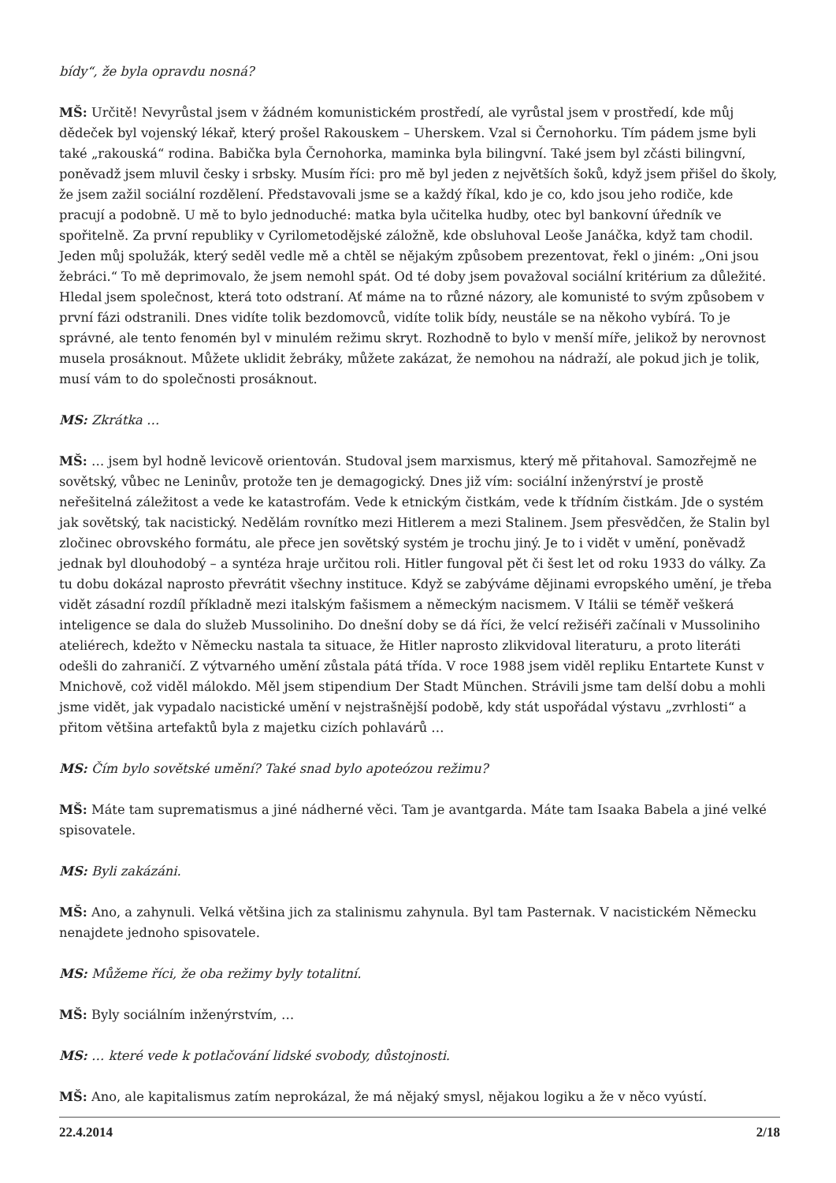bídy“, že byla opravdu nosná?
MŠ: Určitě! Nevyrůstal jsem v žádném komunistickém prostředí, ale vyrůstal jsem v prostředí, kde můj dědeček byl vojenský lékař, který prošel Rakouskem – Uherskem. Vzal si Černohorku. Tím pádem jsme byli také „rakouská“ rodina. Babička byla Černohorka, maminka byla bilingvní. Také jsem byl zčásti bilingvní, poněvadž jsem mluvil česky i srbsky. Musím říci: pro mě byl jeden z největších šoků, když jsem přišel do školy, že jsem zažil sociální rozdělení. Představovali jsme se a každý říkal, kdo je co, kdo jsou jeho rodiče, kde pracují a podobně. U mě to bylo jednoduché: matka byla učitelka hudby, otec byl bankovní úředník ve spořitelně. Za první republiky v Cyrilometodějské záložně, kde obsluhoval Leoše Janáčka, když tam chodil. Jeden můj spolužák, který seděl vedle mě a chtěl se nějakým způsobem prezentovat, řekl o jiném: „Oni jsou žebráci.“ To mě deprimovalo, že jsem nemohl spát. Od té doby jsem považoval sociální kritérium za důležité. Hledal jsem společnost, která toto odstraní. Ať máme na to různé názory, ale komunisté to svým způsobem v první fázi odstranili. Dnes vidíte tolik bezdomovců, vidíte tolik bídy, neustále se na někoho vybírá. To je správné, ale tento fenomén byl v minulém režimu skryt. Rozhodně to bylo v menší míře, jelikož by nerovnost musela prosáknout. Můžete uklidit žebráky, můžete zakázat, že nemohou na nádraží, ale pokud jich je tolik, musí vám to do společnosti prosáknout.
MS: Zkrátka …
MŠ: … jsem byl hodně levicově orientován. Studoval jsem marxismus, který mě přitahoval. Samozřejmě ne sovětský, vůbec ne Leninův, protože ten je demagogický. Dnes již vím: sociální inženýrství je prostě neřešitelná záležitost a vede ke katastrofám. Vede k etnickým čistkám, vede k třídním čistkám. Jde o systém jak sovětský, tak nacistický. Nedělám rovnítko mezi Hitlerem a mezi Stalinem. Jsem přesvědčen, že Stalin byl zločinec obrovského formátu, ale přece jen sovětský systém je trochu jiný. Je to i vidět v umění, poněvadž jednak byl dlouhodobý – a syntéza hraje určitou roli. Hitler fungoval pět či šest let od roku 1933 do války. Za tu dobu dokázal naprosto převrátit všechny instituce. Když se zabýváme dějinami evropského umění, je třeba vidět zásadní rozdíl příkladně mezi italským fašismem a německým nacismem. V Itálii se téměř veškerá inteligence se dala do služeb Mussoliniho. Do dnešní doby se dá říci, že velcí režiséři začínali v Mussoliniho ateliérech, kdežto v Německu nastala ta situace, že Hitler naprosto zlikvidoval literaturu, a proto literáti odešli do zahraničí. Z výtvarného umění zůstala pátá třída. V roce 1988 jsem viděl repliku Entartete Kunst v Mnichově, což viděl málokdo. Měl jsem stipendium Der Stadt München. Strávili jsme tam delší dobu a mohli jsme vidět, jak vypadalo nacistické umění v nejstrašnější podobě, kdy stát uspořádal výstavu „zvrhlosti“ a přitom většina artefaktů byla z majetku cizích pohlavárů …
MS: Čím bylo sovětské umění? Také snad bylo apoteózou režimu?
MŠ: Máte tam suprematismus a jiné nádherné věci. Tam je avantgarda. Máte tam Isaaka Babela a jiné velké spisovatele.
MS: Byli zakázáni.
MŠ: Ano, a zahynuli. Velká většina jich za stalinismu zahynula. Byl tam Pasternak. V nacistickém Německu nenajdete jednoho spisovatele.
MS: Můžeme říci, že oba režimy byly totalitní.
MŠ: Byly sociálním inženýrstvím, …
MS: … které vede k potlačování lidské svobody, důstojnosti.
MŠ: Ano, ale kapitalismus zatím neprokázal, že má nějaký smysl, nějakou logiku a že v něco vyústí.
22.4.2014 2/18